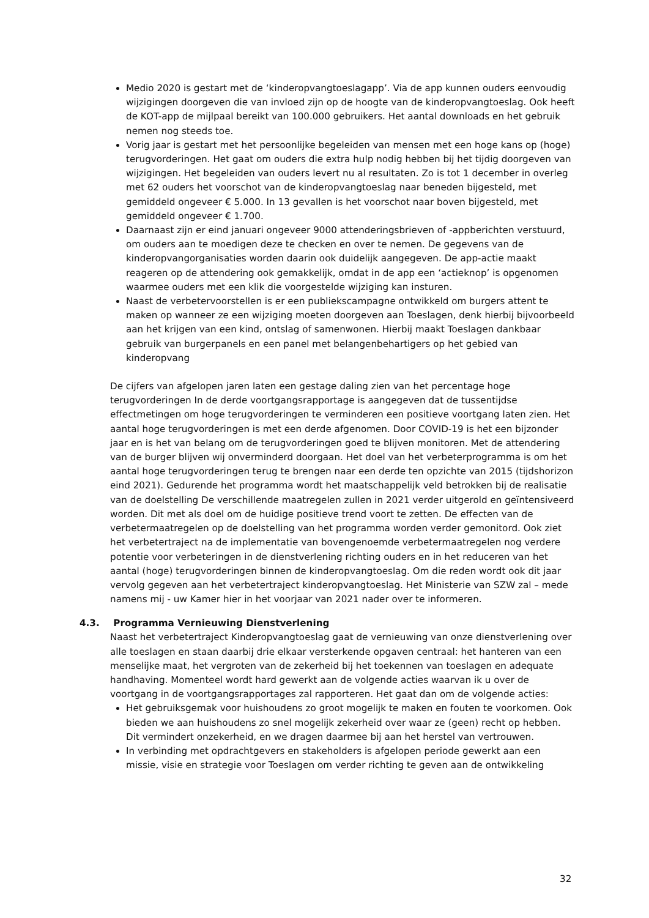Medio 2020 is gestart met de ‘kinderopvangtoeslagapp’. Via de app kunnen ouders eenvoudig wijzigingen doorgeven die van invloed zijn op de hoogte van de kinderopvangtoeslag. Ook heeft de KOT-app de mijlpaal bereikt van 100.000 gebruikers. Het aantal downloads en het gebruik nemen nog steeds toe.
Vorig jaar is gestart met het persoonlijke begeleiden van mensen met een hoge kans op (hoge) terugvorderingen. Het gaat om ouders die extra hulp nodig hebben bij het tijdig doorgeven van wijzigingen. Het begeleiden van ouders levert nu al resultaten. Zo is tot 1 december in overleg met 62 ouders het voorschot van de kinderopvangtoeslag naar beneden bijgesteld, met gemiddeld ongeveer € 5.000. In 13 gevallen is het voorschot naar boven bijgesteld, met gemiddeld ongeveer € 1.700.
Daarnaast zijn er eind januari ongeveer 9000 attenderingsbrieven of -appberichten verstuurd, om ouders aan te moedigen deze te checken en over te nemen. De gegevens van de kinderopvangorganisaties worden daarin ook duidelijk aangegeven. De app-actie maakt reageren op de attendering ook gemakkelijk, omdat in de app een ‘actieknop’ is opgenomen waarmee ouders met een klik die voorgestelde wijziging kan insturen.
Naast de verbetervoorstellen is er een publiekscampagne ontwikkeld om burgers attent te maken op wanneer ze een wijziging moeten doorgeven aan Toeslagen, denk hierbij bijvoorbeeld aan het krijgen van een kind, ontslag of samenwonen. Hierbij maakt Toeslagen dankbaar gebruik van burgerpanels en een panel met belangenbehartigers op het gebied van kinderopvang
De cijfers van afgelopen jaren laten een gestage daling zien van het percentage hoge terugvorderingen In de derde voortgangsrapportage is aangegeven dat de tussentijdse effectmetingen om hoge terugvorderingen te verminderen een positieve voortgang laten zien. Het aantal hoge terugvorderingen is met een derde afgenomen. Door COVID-19 is het een bijzonder jaar en is het van belang om de terugvorderingen goed te blijven monitoren. Met de attendering van de burger blijven wij onverminderd doorgaan. Het doel van het verbeterprogramma is om het aantal hoge terugvorderingen terug te brengen naar een derde ten opzichte van 2015 (tijdshorizon eind 2021). Gedurende het programma wordt het maatschappelijk veld betrokken bij de realisatie van de doelstelling De verschillende maatregelen zullen in 2021 verder uitgerold en geïntensiveerd worden. Dit met als doel om de huidige positieve trend voort te zetten. De effecten van de verbetermaatregelen op de doelstelling van het programma worden verder gemonitord. Ook ziet het verbetertraject na de implementatie van bovengenoemde verbetermaatregelen nog verdere potentie voor verbeteringen in de dienstverlening richting ouders en in het reduceren van het aantal (hoge) terugvorderingen binnen de kinderopvangtoeslag. Om die reden wordt ook dit jaar vervolg gegeven aan het verbetertraject kinderopvangtoeslag. Het Ministerie van SZW zal – mede namens mij - uw Kamer hier in het voorjaar van 2021 nader over te informeren.
4.3. Programma Vernieuwing Dienstverlening
Naast het verbetertraject Kinderopvangtoeslag gaat de vernieuwing van onze dienstverlening over alle toeslagen en staan daarbij drie elkaar versterkende opgaven centraal: het hanteren van een menselijke maat, het vergroten van de zekerheid bij het toekennen van toeslagen en adequate handhaving. Momenteel wordt hard gewerkt aan de volgende acties waarvan ik u over de voortgang in de voortgangsrapportages zal rapporteren. Het gaat dan om de volgende acties:
Het gebruiksgemak voor huishoudens zo groot mogelijk te maken en fouten te voorkomen. Ook bieden we aan huishoudens zo snel mogelijk zekerheid over waar ze (geen) recht op hebben. Dit vermindert onzekerheid, en we dragen daarmee bij aan het herstel van vertrouwen.
In verbinding met opdrachtgevers en stakeholders is afgelopen periode gewerkt aan een missie, visie en strategie voor Toeslagen om verder richting te geven aan de ontwikkeling
32